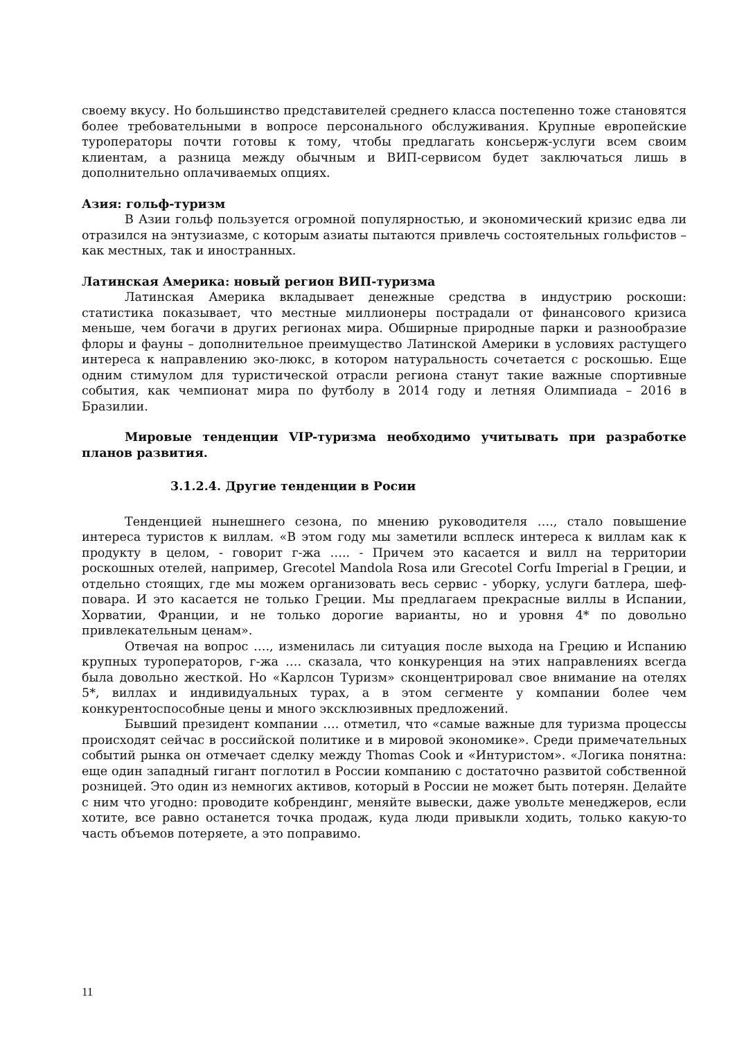своему вкусу. Но большинство представителей среднего класса постепенно тоже становятся более требовательными в вопросе персонального обслуживания. Крупные европейские туроператоры почти готовы к тому, чтобы предлагать консьерж-услуги всем своим клиентам, а разница между обычным и ВИП-сервисом будет заключаться лишь в дополнительно оплачиваемых опциях.
Азия: гольф-туризм
В Азии гольф пользуется огромной популярностью, и экономический кризис едва ли отразился на энтузиазме, с которым азиаты пытаются привлечь состоятельных гольфистов – как местных, так и иностранных.
Латинская Америка: новый регион ВИП-туризма
Латинская Америка вкладывает денежные средства в индустрию роскоши: статистика показывает, что местные миллионеры пострадали от финансового кризиса меньше, чем богачи в других регионах мира. Обширные природные парки и разнообразие флоры и фауны – дополнительное преимущество Латинской Америки в условиях растущего интереса к направлению эко-люкс, в котором натуральность сочетается с роскошью. Еще одним стимулом для туристической отрасли региона станут такие важные спортивные события, как чемпионат мира по футболу в 2014 году и летняя Олимпиада – 2016 в Бразилии.
Мировые тенденции VIP-туризма необходимо учитывать при разработке планов развития.
3.1.2.4. Другие тенденции в Росии
Тенденцией нынешнего сезона, по мнению руководителя …., стало повышение интереса туристов к виллам. «В этом году мы заметили всплеск интереса к виллам как к продукту в целом, - говорит г-жа ….. - Причем это касается и вилл на территории роскошных отелей, например, Grecotel Mandola Rosa или Grecotel Corfu Imperial в Греции, и отдельно стоящих, где мы можем организовать весь сервис - уборку, услуги батлера, шеф-повара. И это касается не только Греции. Мы предлагаем прекрасные виллы в Испании, Хорватии, Франции, и не только дорогие варианты, но и уровня 4* по довольно привлекательным ценам».
Отвечая на вопрос …., изменилась ли ситуация после выхода на Грецию и Испанию крупных туроператоров, г-жа …. сказала, что конкуренция на этих направлениях всегда была довольно жесткой. Но «Карлсон Туризм» сконцентрировал свое внимание на отелях 5*, виллах и индивидуальных турах, а в этом сегменте у компании более чем конкурентоспособные цены и много эксклюзивных предложений.
Бывший президент компании …. отметил, что «самые важные для туризма процессы происходят сейчас в российской политике и в мировой экономике». Среди примечательных событий рынка он отмечает сделку между Thomas Cook и «Интуристом». «Логика понятна: еще один западный гигант поглотил в России компанию с достаточно развитой собственной розницей. Это один из немногих активов, который в России не может быть потерян. Делайте с ним что угодно: проводите кобрендинг, меняйте вывески, даже увольте менеджеров, если хотите, все равно останется точка продаж, куда люди привыкли ходить, только какую-то часть объемов потеряете, а это поправимо.
11